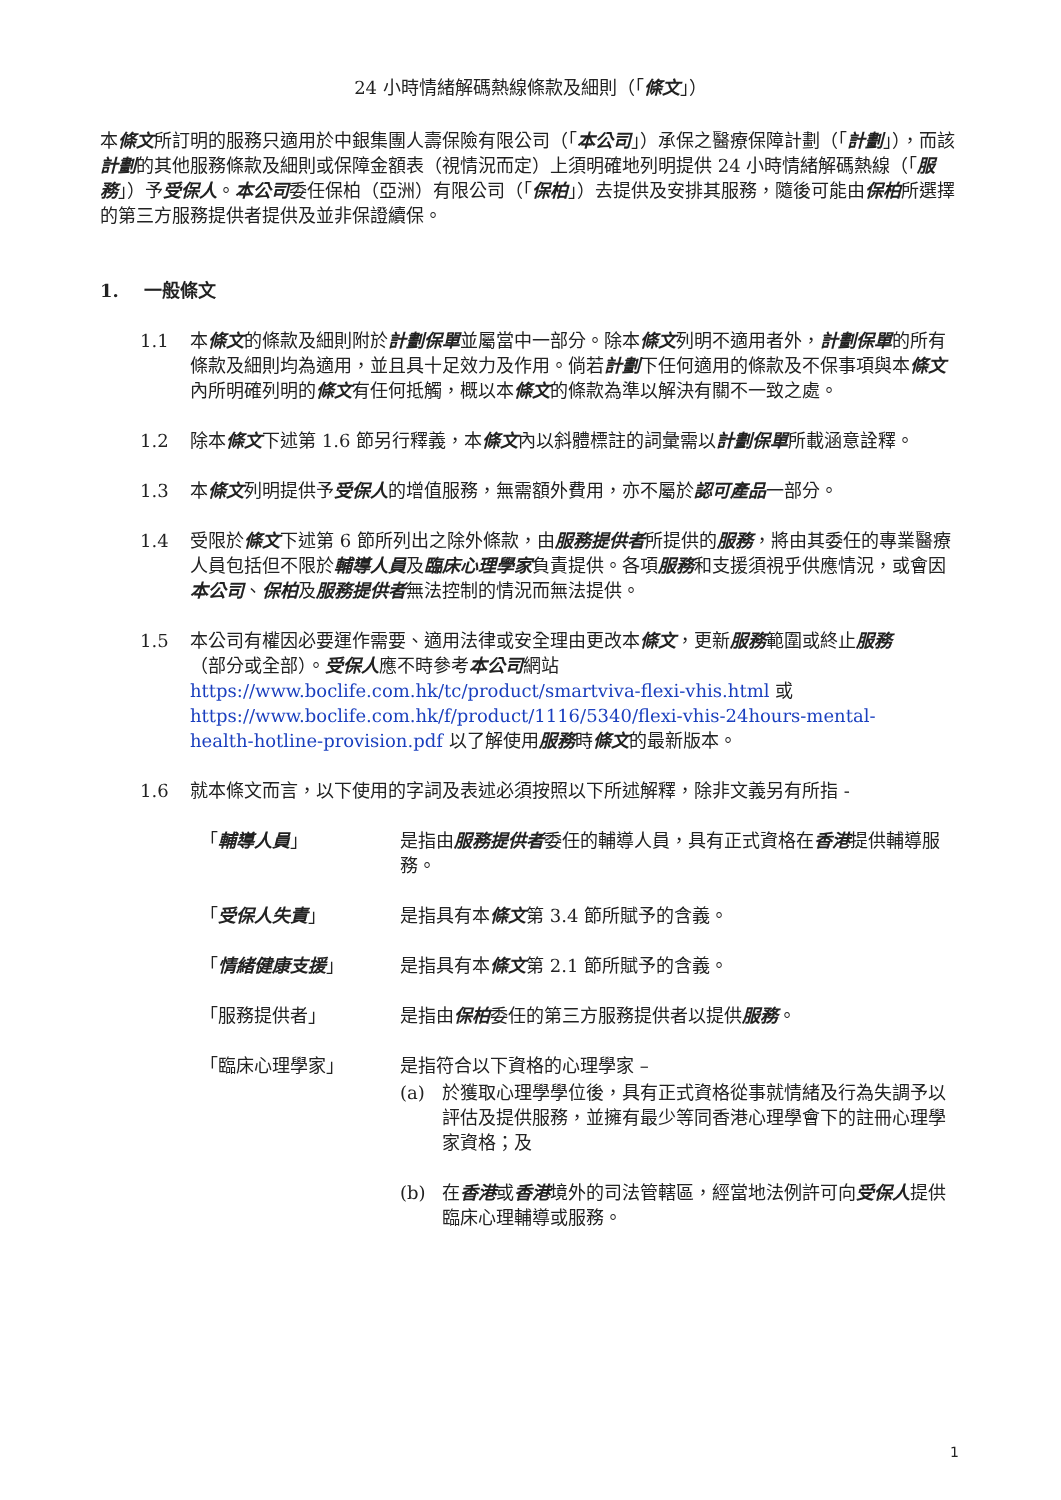24 小時情緒解碼熱線條款及細則（「條文」）
本條文所訂明的服務只適用於中銀集團人壽保險有限公司（「本公司」）承保之醫療保障計劃（「計劃」），而該計劃的其他服務條款及細則或保障金額表（視情況而定）上須明確地列明提供 24 小時情緒解碼熱線（「服務」）予受保人。本公司委任保柏（亞洲）有限公司（「保柏」）去提供及安排其服務，隨後可能由保柏所選擇的第三方服務提供者提供及並非保證續保。
1. 一般條文
1.1 本條文的條款及細則附於計劃保單並屬當中一部分。除本條文列明不適用者外，計劃保單的所有條款及細則均為適用，並且具十足效力及作用。倘若計劃下任何適用的條款及不保事項與本條文內所明確列明的條文有任何抵觸，概以本條文的條款為準以解決有關不一致之處。
1.2 除本條文下述第 1.6 節另行釋義，本條文內以斜體標註的詞彙需以計劃保單所載涵意詮釋。
1.3 本條文列明提供予受保人的增值服務，無需額外費用，亦不屬於認可產品一部分。
1.4 受限於條文下述第 6 節所列出之除外條款，由服務提供者所提供的服務，將由其委任的專業醫療人員包括但不限於輔導人員及臨床心理學家負責提供。各項服務和支援須視乎供應情況，或會因本公司、保柏及服務提供者無法控制的情況而無法提供。
1.5 本公司有權因必要運作需要、適用法律或安全理由更改本條文，更新服務範圍或終止服務（部分或全部）。受保人應不時參考本公司網站 https://www.boclife.com.hk/tc/product/smartviva-flexi-vhis.html 或 https://www.boclife.com.hk/f/product/1116/5340/flexi-vhis-24hours-mental-health-hotline-provision.pdf 以了解使用服務時條文的最新版本。
1.6 就本條文而言，以下使用的字詞及表述必須按照以下所述解釋，除非文義另有所指 -
「輔導人員」 是指由服務提供者委任的輔導人員，具有正式資格在香港提供輔導服務。
「受保人失責」 是指具有本條文第 3.4 節所賦予的含義。
「情緒健康支援」 是指具有本條文第 2.1 節所賦予的含義。
「服務提供者」 是指由保柏委任的第三方服務提供者以提供服務。
「臨床心理學家」 是指符合以下資格的心理學家 –
(a) 於獲取心理學學位後，具有正式資格從事就情緒及行為失調予以評估及提供服務，並擁有最少等同香港心理學會下的註冊心理學家資格；及
(b) 在香港或香港境外的司法管轄區，經當地法例許可向受保人提供臨床心理輔導或服務。
1